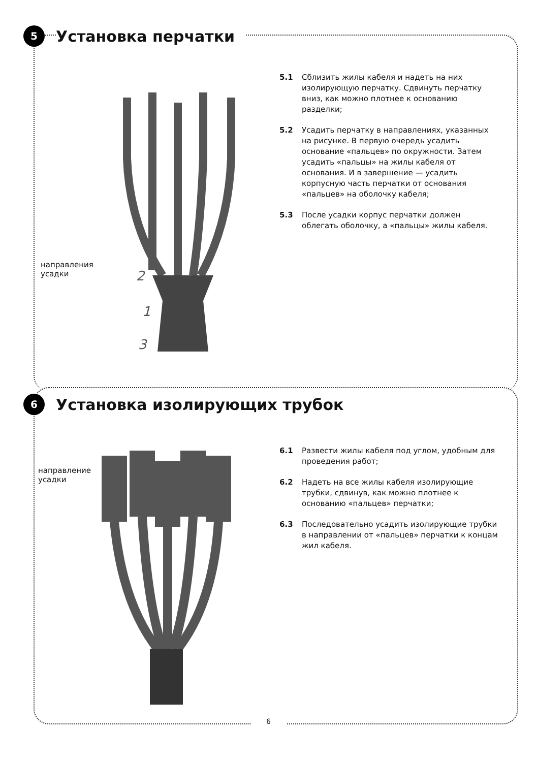5
Установка перчатки
направления
усадки
2
1
3
5.1 Сблизить жилы кабеля и надеть на них изолирующую перчатку. Сдвинуть перчатку вниз, как можно плотнее к основанию разделки;
5.2 Усадить перчатку в направлениях, указанных на рисунке. В первую очередь усадить основание «пальцев» по окружности. Затем усадить «пальцы» на жилы кабеля от основания. И в завершение — усадить корпусную часть перчатки от основания «пальцев» на оболочку кабеля;
5.3 После усадки корпус перчатки должен облегать оболочку, а «пальцы» жилы кабеля.
6
Установка изолирующих трубок
направление
усадки
6.1 Развести жилы кабеля под углом, удобным для проведения работ;
6.2 Надеть на все жилы кабеля изолирующие трубки, сдвинув, как можно плотнее к основанию «пальцев» перчатки;
6.3 Последовательно усадить изолирующие трубки в направлении от «пальцев» перчатки к концам жил кабеля.
6